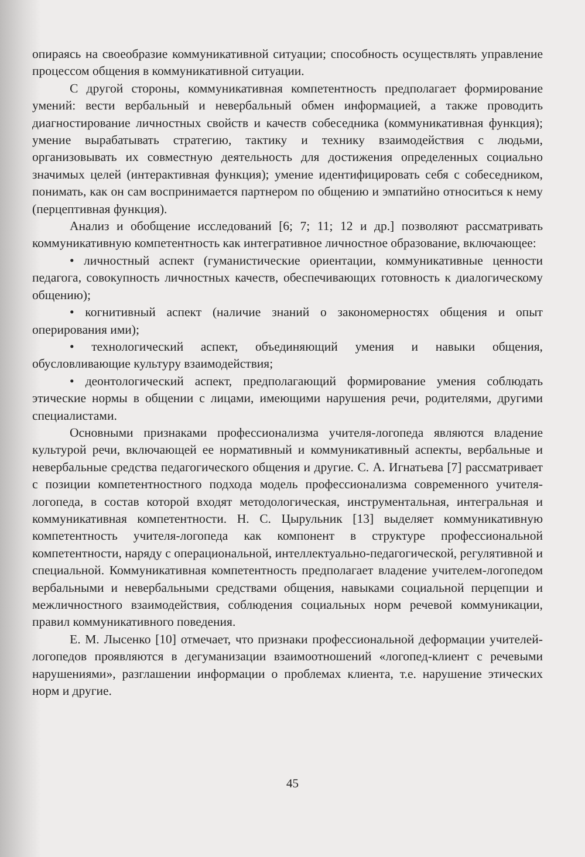опираясь на своеобразие коммуникативной ситуации; способность осуществлять управление процессом общения в коммуникативной ситуации.
С другой стороны, коммуникативная компетентность предполагает формирование умений: вести вербальный и невербальный обмен информацией, а также проводить диагностирование личностных свойств и качеств собеседника (коммуникативная функция); умение вырабатывать стратегию, тактику и технику взаимодействия с людьми, организовывать их совместную деятельность для достижения определенных социально значимых целей (интерактивная функция); умение идентифицировать себя с собеседником, понимать, как он сам воспринимается партнером по общению и эмпатийно относиться к нему (перцептивная функция).
Анализ и обобщение исследований [6; 7; 11; 12 и др.] позволяют рассматривать коммуникативную компетентность как интегративное личностное образование, включающее:
• личностный аспект (гуманистические ориентации, коммуникативные ценности педагога, совокупность личностных качеств, обеспечивающих готовность к диалогическому общению);
• когнитивный аспект (наличие знаний о закономерностях общения и опыт оперирования ими);
• технологический аспект, объединяющий умения и навыки общения, обусловливающие культуру взаимодействия;
• деонтологический аспект, предполагающий формирование умения соблюдать этические нормы в общении с лицами, имеющими нарушения речи, родителями, другими специалистами.
Основными признаками профессионализма учителя-логопеда являются владение культурой речи, включающей ее нормативный и коммуникативный аспекты, вербальные и невербальные средства педагогического общения и другие. С. А. Игнатьева [7] рассматривает с позиции компетентностного подхода модель профессионализма современного учителя-логопеда, в состав которой входят методологическая, инструментальная, интегральная и коммуникативная компетентности. Н. С. Цырульник [13] выделяет коммуникативную компетентность учителя-логопеда как компонент в структуре профессиональной компетентности, наряду с операциональной, интеллектуально-педагогической, регулятивной и специальной. Коммуникативная компетентность предполагает владение учителем-логопедом вербальными и невербальными средствами общения, навыками социальной перцепции и межличностного взаимодействия, соблюдения социальных норм речевой коммуникации, правил коммуникативного поведения.
Е. М. Лысенко [10] отмечает, что признаки профессиональной деформации учителей-логопедов проявляются в дегуманизации взаимоотношений «логопед-клиент с речевыми нарушениями», разглашении информации о проблемах клиента, т.е. нарушение этических норм и другие.
45